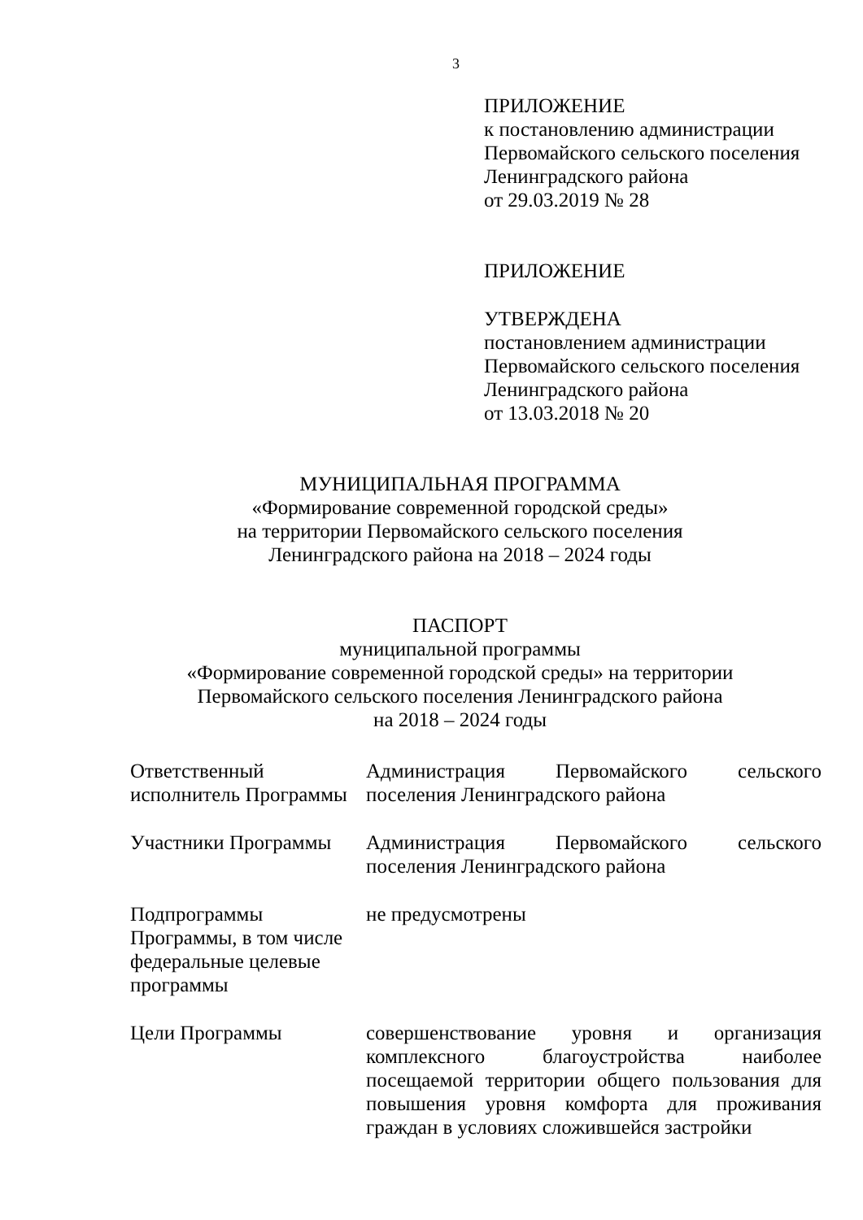3
ПРИЛОЖЕНИЕ
к постановлению администрации
Первомайского сельского поселения
Ленинградского района
от 29.03.2019 № 28
ПРИЛОЖЕНИЕ
УТВЕРЖДЕНА
постановлением администрации
Первомайского сельского поселения
Ленинградского района
от 13.03.2018 № 20
МУНИЦИПАЛЬНАЯ ПРОГРАММА
«Формирование современной городской среды»
на территории Первомайского сельского поселения
Ленинградского района на 2018 – 2024 годы
ПАСПОРТ
муниципальной программы
«Формирование современной городской среды» на территории
Первомайского сельского поселения Ленинградского района
на 2018 – 2024 годы
| Ответственный исполнитель Программы | Администрация Первомайского сельского поселения Ленинградского района |
| Участники Программы | Администрация Первомайского сельского поселения Ленинградского района |
| Подпрограммы Программы, в том числе федеральные целевые программы | не предусмотрены |
| Цели Программы | совершенствование уровня и организация комплексного благоустройства наиболее посещаемой территории общего пользования для повышения уровня комфорта для проживания граждан в условиях сложившейся застройки |